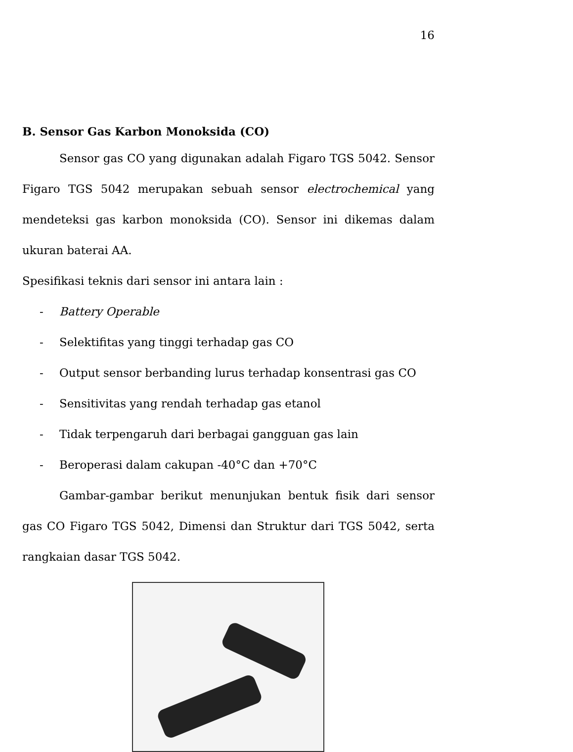16
B. Sensor Gas Karbon Monoksida (CO)
Sensor gas CO yang digunakan adalah Figaro TGS 5042. Sensor Figaro TGS 5042 merupakan sebuah sensor electrochemical yang mendeteksi gas karbon monoksida (CO). Sensor ini dikemas dalam ukuran baterai AA.
Spesifikasi teknis dari sensor ini antara lain :
- Battery Operable
- Selektifitas yang tinggi terhadap gas CO
- Output sensor berbanding lurus terhadap konsentrasi gas CO
- Sensitivitas yang rendah terhadap gas etanol
- Tidak terpengaruh dari berbagai gangguan gas lain
- Beroperasi dalam cakupan -40°C dan +70°C
Gambar-gambar berikut menunjukan bentuk fisik dari sensor gas CO Figaro TGS 5042, Dimensi dan Struktur dari TGS 5042, serta rangkaian dasar TGS 5042.